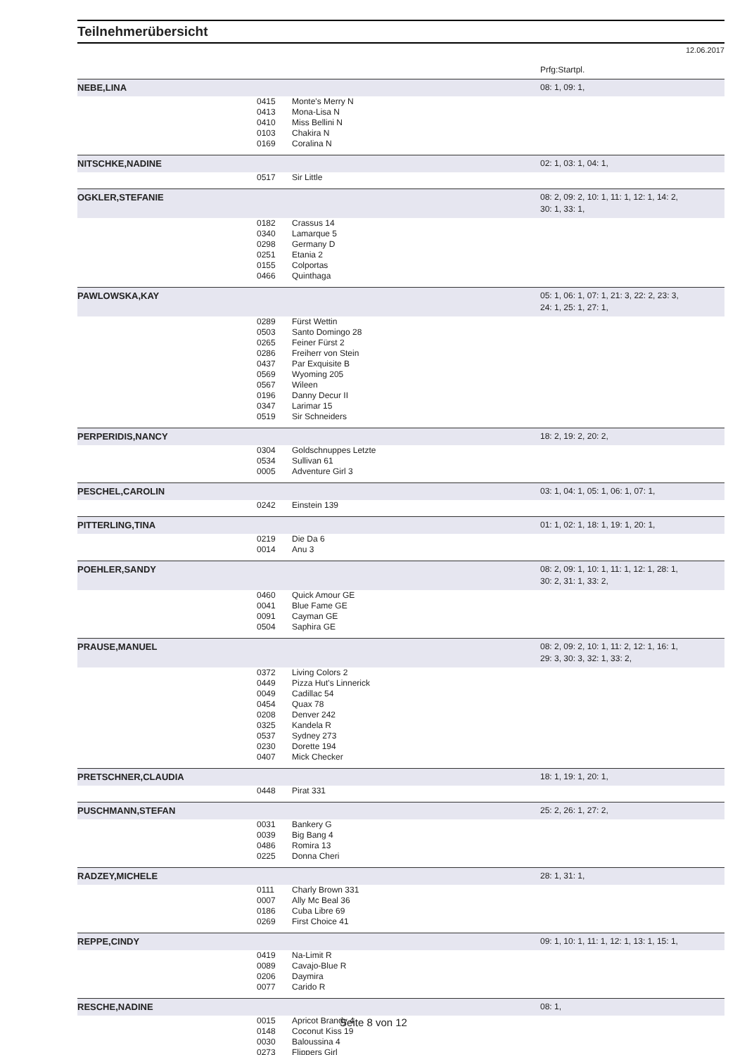Teilnehmerübersicht
12.06.2017
Prfg:Startpl.
| NEBE,LINA | | | 08: 1, 09: 1, |
| | 0415 | Monte's Merry N | |
| | 0413 | Mona-Lisa N | |
| | 0410 | Miss Bellini N | |
| | 0103 | Chakira N | |
| | 0169 | Coralina N | |
| NITSCHKE,NADINE | | | 02: 1, 03: 1, 04: 1, |
| | 0517 | Sir Little | |
| OGKLER,STEFANIE | | | 08: 2, 09: 2, 10: 1, 11: 1, 12: 1, 14: 2, 30: 1, 33: 1, |
| | 0182 | Crassus 14 | |
| | 0340 | Lamarque 5 | |
| | 0298 | Germany D | |
| | 0251 | Etania 2 | |
| | 0155 | Colportas | |
| | 0466 | Quinthaga | |
| PAWLOWSKA,KAY | | | 05: 1, 06: 1, 07: 1, 21: 3, 22: 2, 23: 3, 24: 1, 25: 1, 27: 1, |
| | 0289 | Fürst Wettin | |
| | 0503 | Santo Domingo 28 | |
| | 0265 | Feiner Fürst 2 | |
| | 0286 | Freiherr von Stein | |
| | 0437 | Par Exquisite B | |
| | 0569 | Wyoming 205 | |
| | 0567 | Wileen | |
| | 0196 | Danny Decur II | |
| | 0347 | Larimar 15 | |
| | 0519 | Sir Schneiders | |
| PERPERIDIS,NANCY | | | 18: 2, 19: 2, 20: 2, |
| | 0304 | Goldschnuppes Letzte | |
| | 0534 | Sullivan 61 | |
| | 0005 | Adventure Girl 3 | |
| PESCHEL,CAROLIN | | | 03: 1, 04: 1, 05: 1, 06: 1, 07: 1, |
| | 0242 | Einstein 139 | |
| PITTERLING,TINA | | | 01: 1, 02: 1, 18: 1, 19: 1, 20: 1, |
| | 0219 | Die Da 6 | |
| | 0014 | Anu 3 | |
| POEHLER,SANDY | | | 08: 2, 09: 1, 10: 1, 11: 1, 12: 1, 28: 1, 30: 2, 31: 1, 33: 2, |
| | 0460 | Quick Amour GE | |
| | 0041 | Blue Fame GE | |
| | 0091 | Cayman GE | |
| | 0504 | Saphira GE | |
| PRAUSE,MANUEL | | | 08: 2, 09: 2, 10: 1, 11: 2, 12: 1, 16: 1, 29: 3, 30: 3, 32: 1, 33: 2, |
| | 0372 | Living Colors 2 | |
| | 0449 | Pizza Hut's Linnerick | |
| | 0049 | Cadillac 54 | |
| | 0454 | Quax 78 | |
| | 0208 | Denver 242 | |
| | 0325 | Kandela R | |
| | 0537 | Sydney 273 | |
| | 0230 | Dorette 194 | |
| | 0407 | Mick Checker | |
| PRETSCHNER,CLAUDIA | | | 18: 1, 19: 1, 20: 1, |
| | 0448 | Pirat 331 | |
| PUSCHMANN,STEFAN | | | 25: 2, 26: 1, 27: 2, |
| | 0031 | Bankery G | |
| | 0039 | Big Bang 4 | |
| | 0486 | Romira 13 | |
| | 0225 | Donna Cheri | |
| RADZEY,MICHELE | | | 28: 1, 31: 1, |
| | 0111 | Charly Brown 331 | |
| | 0007 | Ally Mc Beal 36 | |
| | 0186 | Cuba Libre 69 | |
| | 0269 | First Choice 41 | |
| REPPE,CINDY | | | 09: 1, 10: 1, 11: 1, 12: 1, 13: 1, 15: 1, |
| | 0419 | Na-Limit R | |
| | 0089 | Cavajo-Blue R | |
| | 0206 | Daymira | |
| | 0077 | Carido R | |
| RESCHE,NADINE | | | 08: 1, |
| | 0015 | Apricot Brandy 4 | |
| | 0148 | Coconut Kiss 19 | |
| | 0030 | Baloussina 4 | |
| | 0273 | Flippers Girl | |
Seite 8 von 12